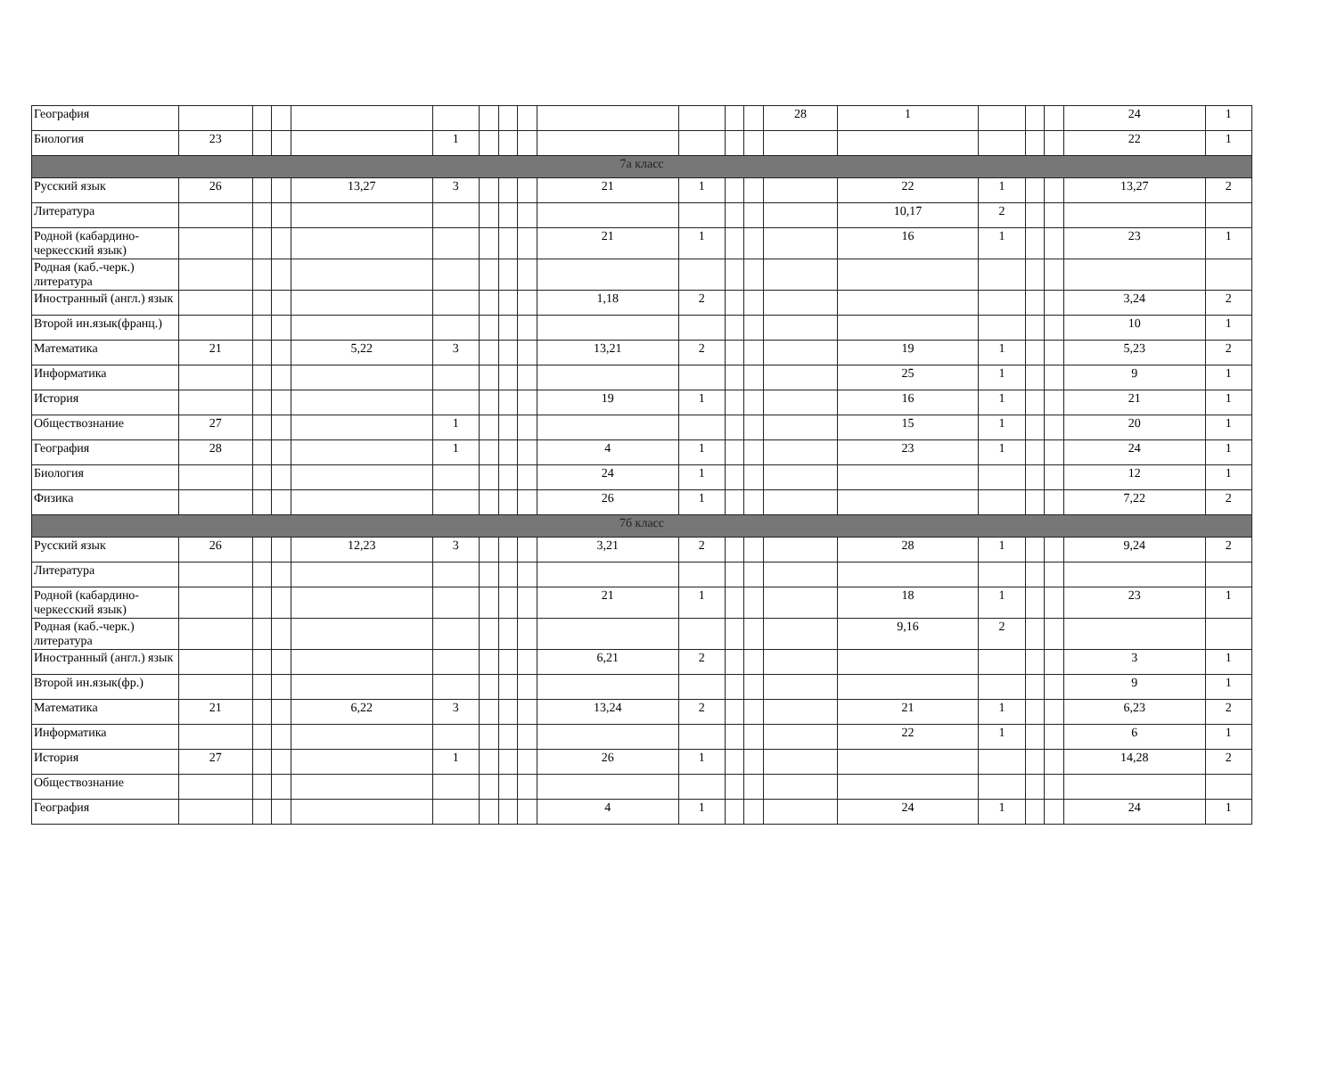| География | | | | | | | | | | | | | 28 | 1 | | | | 24 | 1 |
| Биология | 23 | | | | 1 | | | | | | | | | | | | | 22 | 1 |
| 7а класс | | | | | | | | | | | | | | | | | | | |
| Русский язык | 26 | | | 13,27 | 3 | | | | 21 | 1 | | | | 22 | 1 | | | 13,27 | 2 |
| Литература | | | | | | | | | | | | | | 10,17 | 2 | | | | |
| Родной (кабардино-черкесский язык) | | | | | | | | | 21 | 1 | | | | 16 | 1 | | | 23 | 1 |
| Родная (каб.-черк.) литература | | | | | | | | | | | | | | | | | | | |
| Иностранный (англ.) язык | | | | | | | | | 1,18 | 2 | | | | | | | | 3,24 | 2 |
| Второй ин.язык(франц.) | | | | | | | | | | | | | | | | | | 10 | 1 |
| Математика | 21 | | | 5,22 | 3 | | | | 13,21 | 2 | | | | 19 | 1 | | | 5,23 | 2 |
| Информатика | | | | | | | | | | | | | | 25 | 1 | | | 9 | 1 |
| История | | | | | | | | | 19 | 1 | | | | 16 | 1 | | | 21 | 1 |
| Обществознание | 27 | | | | 1 | | | | | | | | | 15 | 1 | | | 20 | 1 |
| География | 28 | | | | 1 | | | | 4 | 1 | | | | 23 | 1 | | | 24 | 1 |
| Биология | | | | | | | | | 24 | 1 | | | | | | | | 12 | 1 |
| Физика | | | | | | | | | 26 | 1 | | | | | | | | 7,22 | 2 |
| 7б класс | | | | | | | | | | | | | | | | | | | |
| Русский язык | 26 | | | 12,23 | 3 | | | | 3,21 | 2 | | | | 28 | 1 | | | 9,24 | 2 |
| Литература | | | | | | | | | | | | | | | | | | | |
| Родной (кабардино-черкесский язык) | | | | | | | | | 21 | 1 | | | | 18 | 1 | | | 23 | 1 |
| Родная (каб.-черк.) литература | | | | | | | | | | | | | | 9,16 | 2 | | | | |
| Иностранный (англ.) язык | | | | | | | | | 6,21 | 2 | | | | | | | | 3 | 1 |
| Второй ин.язык(фр.) | | | | | | | | | | | | | | | | | | 9 | 1 |
| Математика | 21 | | | 6,22 | 3 | | | | 13,24 | 2 | | | | 21 | 1 | | | 6,23 | 2 |
| Информатика | | | | | | | | | | | | | | 22 | 1 | | | 6 | 1 |
| История | 27 | | | | 1 | | | | 26 | 1 | | | | | | | | 14,28 | 2 |
| Обществознание | | | | | | | | | | | | | | | | | | | |
| География | | | | | | | | | 4 | 1 | | | | 24 | 1 | | | 24 | 1 |